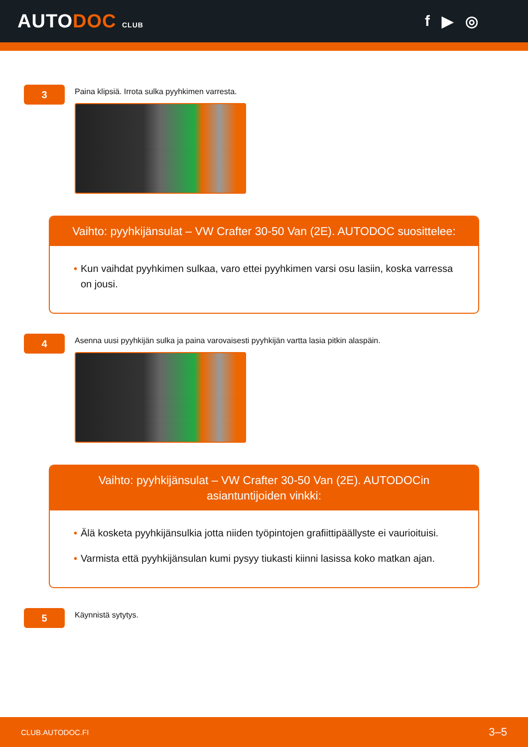AUTODOC CLUB
f ▶ ◎
3
Paina klipsiä. Irrota sulka pyyhkimen varresta.
Vaihto: pyyhkijänsulat – VW Crafter 30-50 Van (2E). AUTODOC suosittelee:
• Kun vaihdat pyyhkimen sulkaa, varo ettei pyyhkimen varsi osu lasiin, koska varressa on jousi.
4
Asenna uusi pyyhkijän sulka ja paina varovaisesti pyyhkijän vartta lasia pitkin alaspäin.
Vaihto: pyyhkijänsulat – VW Crafter 30-50 Van (2E). AUTODOCin asiantuntijoiden vinkki:
• Älä kosketa pyyhkijänsulkia jotta niiden työpintojen grafiittipäällyste ei vaurioituisi.
• Varmista että pyyhkijänsulan kumi pysyy tiukasti kiinni lasissa koko matkan ajan.
5
Käynnistä sytytys.
CLUB.AUTODOC.FI 3–5